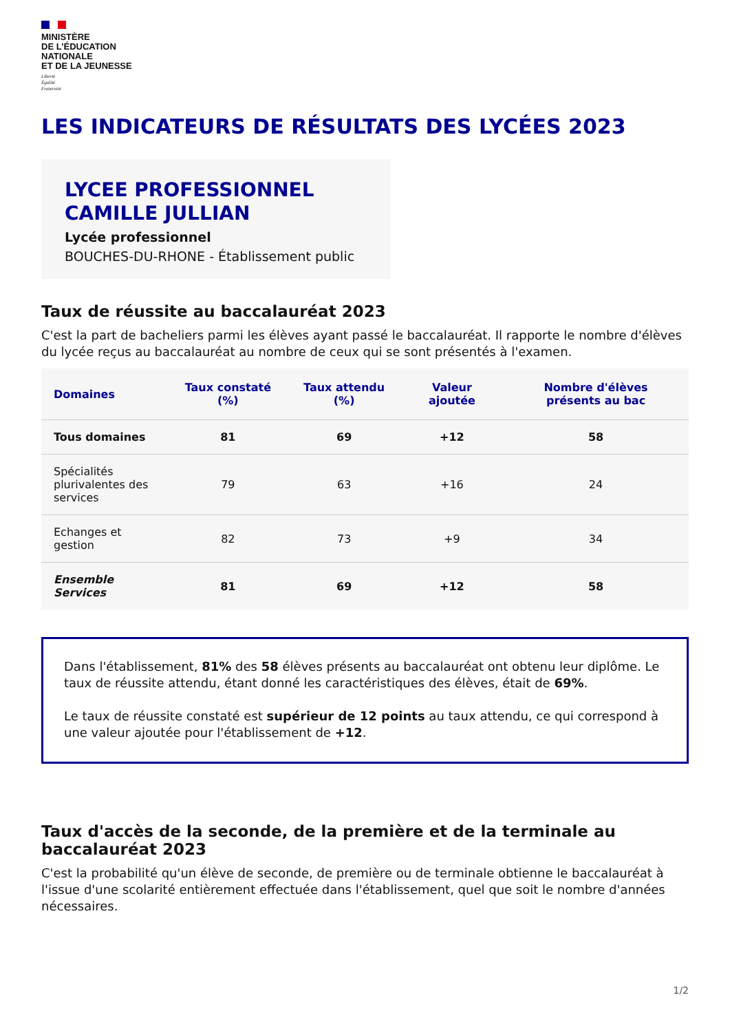MINISTÈRE
DE L’ÉDUCATION
NATIONALE
ET DE LA JEUNESSE
Liberté
Égalité
Fraternité
LES INDICATEURS DE RÉSULTATS DES LYCÉES 2023
LYCEE PROFESSIONNEL
CAMILLE JULLIAN
Lycée professionnel
BOUCHES-DU-RHONE - Établissement public
Taux de réussite au baccalauréat 2023
C'est la part de bacheliers parmi les élèves ayant passé le baccalauréat. Il rapporte le nombre d'élèves du lycée reçus au baccalauréat au nombre de ceux qui se sont présentés à l'examen.
| Domaines | Taux constaté (%) | Taux attendu (%) | Valeur ajoutée | Nombre d'élèves présents au bac |
| --- | --- | --- | --- | --- |
| Tous domaines | 81 | 69 | +12 | 58 |
| Spécialités plurivalentes des services | 79 | 63 | +16 | 24 |
| Echanges et gestion | 82 | 73 | +9 | 34 |
| Ensemble Services | 81 | 69 | +12 | 58 |
Dans l'établissement, 81% des 58 élèves présents au baccalauréat ont obtenu leur diplôme. Le taux de réussite attendu, étant donné les caractéristiques des élèves, était de 69%.
Le taux de réussite constaté est supérieur de 12 points au taux attendu, ce qui correspond à une valeur ajoutée pour l'établissement de +12.
Taux d'accès de la seconde, de la première et de la terminale au baccalauréat 2023
C'est la probabilité qu'un élève de seconde, de première ou de terminale obtienne le baccalauréat à l'issue d'une scolarité entièrement effectuée dans l'établissement, quel que soit le nombre d'années nécessaires.
1/2